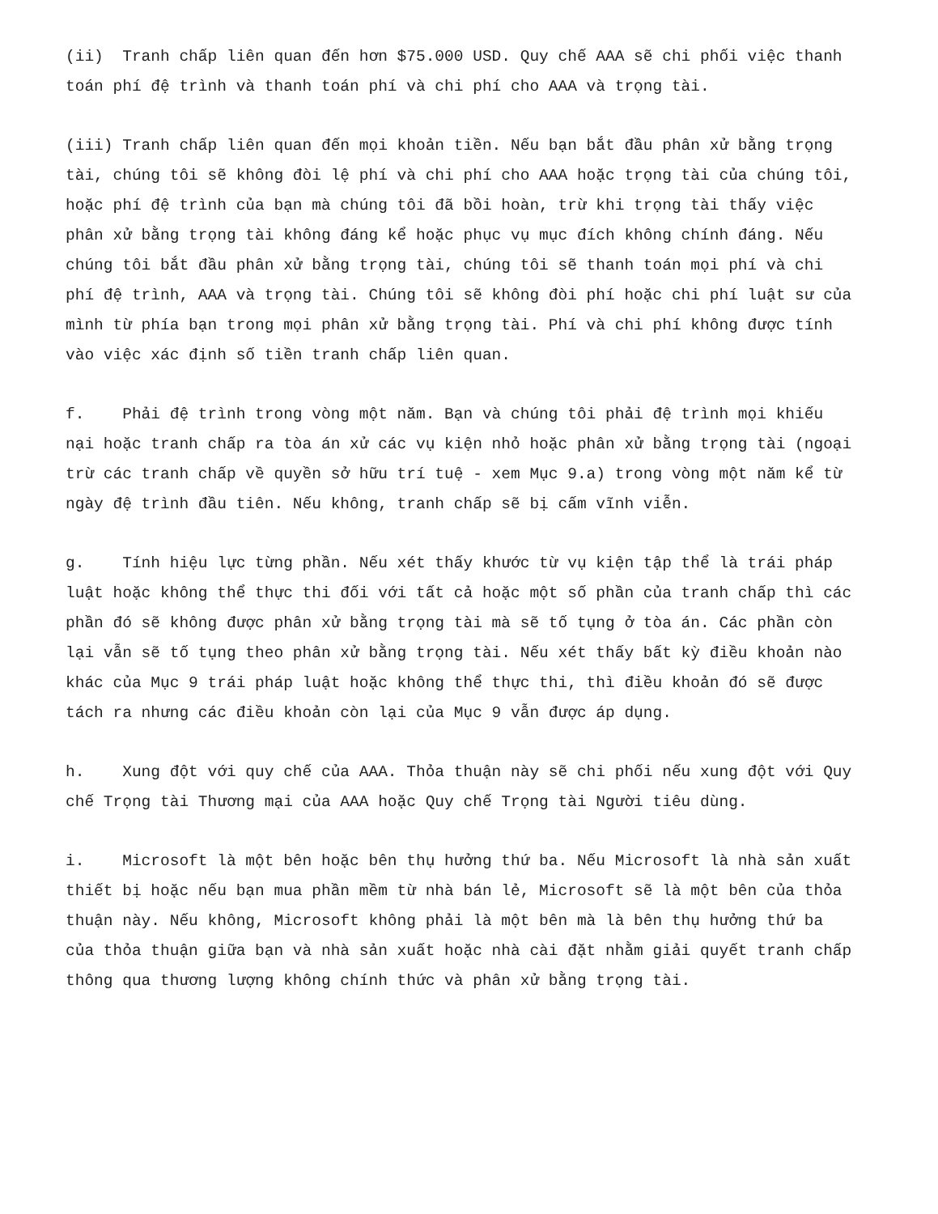(ii) Tranh chấp liên quan đến hơn $75.000 USD. Quy chế AAA sẽ chi phối việc thanh toán phí đệ trình và thanh toán phí và chi phí cho AAA và trọng tài.
(iii) Tranh chấp liên quan đến mọi khoản tiền. Nếu bạn bắt đầu phân xử bằng trọng tài, chúng tôi sẽ không đòi lệ phí và chi phí cho AAA hoặc trọng tài của chúng tôi, hoặc phí đệ trình của bạn mà chúng tôi đã bồi hoàn, trừ khi trọng tài thấy việc phân xử bằng trọng tài không đáng kể hoặc phục vụ mục đích không chính đáng. Nếu chúng tôi bắt đầu phân xử bằng trọng tài, chúng tôi sẽ thanh toán mọi phí và chi phí đệ trình, AAA và trọng tài. Chúng tôi sẽ không đòi phí hoặc chi phí luật sư của mình từ phía bạn trong mọi phân xử bằng trọng tài. Phí và chi phí không được tính vào việc xác định số tiền tranh chấp liên quan.
f. Phải đệ trình trong vòng một năm. Bạn và chúng tôi phải đệ trình mọi khiếu nại hoặc tranh chấp ra tòa án xử các vụ kiện nhỏ hoặc phân xử bằng trọng tài (ngoại trừ các tranh chấp về quyền sở hữu trí tuệ - xem Mục 9.a) trong vòng một năm kể từ ngày đệ trình đầu tiên. Nếu không, tranh chấp sẽ bị cấm vĩnh viễn.
g. Tính hiệu lực từng phần. Nếu xét thấy khước từ vụ kiện tập thể là trái pháp luật hoặc không thể thực thi đối với tất cả hoặc một số phần của tranh chấp thì các phần đó sẽ không được phân xử bằng trọng tài mà sẽ tố tụng ở tòa án. Các phần còn lại vẫn sẽ tố tụng theo phân xử bằng trọng tài. Nếu xét thấy bất kỳ điều khoản nào khác của Mục 9 trái pháp luật hoặc không thể thực thi, thì điều khoản đó sẽ được tách ra nhưng các điều khoản còn lại của Mục 9 vẫn được áp dụng.
h. Xung đột với quy chế của AAA. Thỏa thuận này sẽ chi phối nếu xung đột với Quy chế Trọng tài Thương mại của AAA hoặc Quy chế Trọng tài Người tiêu dùng.
i. Microsoft là một bên hoặc bên thụ hưởng thứ ba. Nếu Microsoft là nhà sản xuất thiết bị hoặc nếu bạn mua phần mềm từ nhà bán lẻ, Microsoft sẽ là một bên của thỏa thuận này. Nếu không, Microsoft không phải là một bên mà là bên thụ hưởng thứ ba của thỏa thuận giữa bạn và nhà sản xuất hoặc nhà cài đặt nhằm giải quyết tranh chấp thông qua thương lượng không chính thức và phân xử bằng trọng tài.